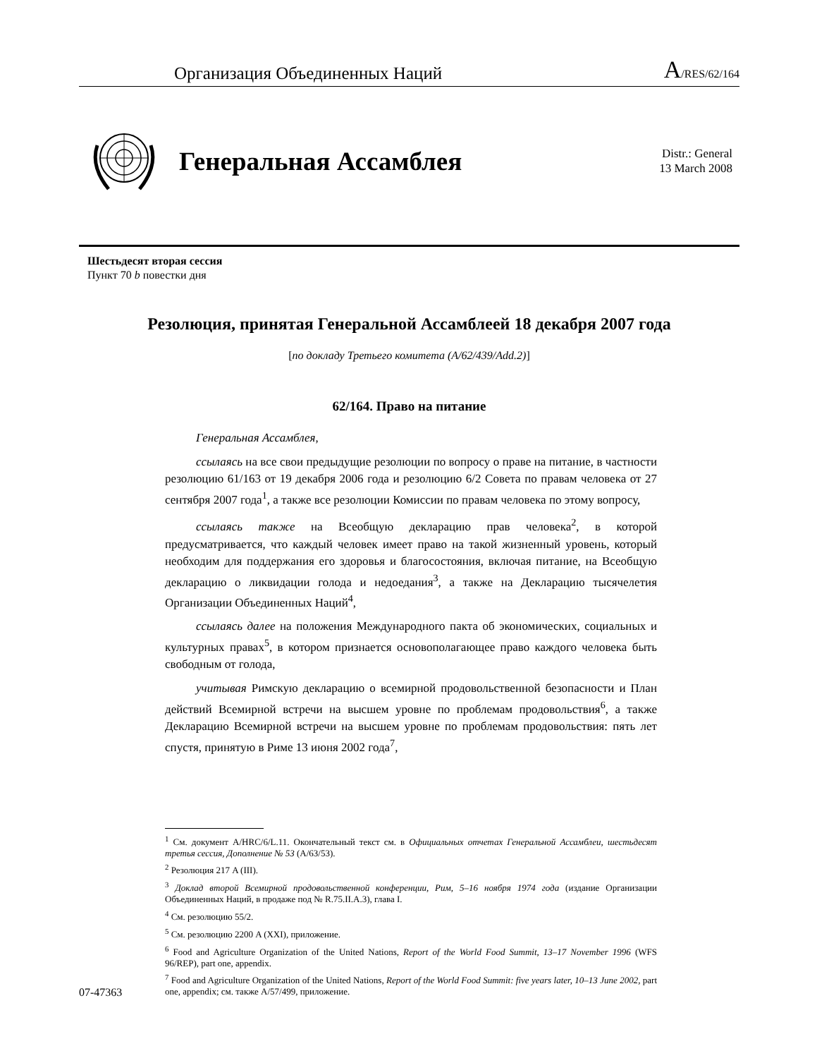Организация Объединенных Наций A/RES/62/164
Генеральная Ассамблея
Distr.: General
13 March 2008
Шестьдесят вторая сессия
Пункт 70 b повестки дня
Резолюция, принятая Генеральной Ассамблеей 18 декабря 2007 года
[по докладу Третьего комитета (A/62/439/Add.2)]
62/164. Право на питание
Генеральная Ассамблея,
ссылаясь на все свои предыдущие резолюции по вопросу о праве на питание, в частности резолюцию 61/163 от 19 декабря 2006 года и резолюцию 6/2 Совета по правам человека от 27 сентября 2007 года<sup>1</sup>, а также все резолюции Комиссии по правам человека по этому вопросу,
ссылаясь также на Всеобщую декларацию прав человека<sup>2</sup>, в которой предусматривается, что каждый человек имеет право на такой жизненный уровень, который необходим для поддержания его здоровья и благосостояния, включая питание, на Всеобщую декларацию о ликвидации голода и недоедания<sup>3</sup>, а также на Декларацию тысячелетия Организации Объединенных Наций<sup>4</sup>,
ссылаясь далее на положения Международного пакта об экономических, социальных и культурных правах<sup>5</sup>, в котором признается основополагающее право каждого человека быть свободным от голода,
учитывая Римскую декларацию о всемирной продовольственной безопасности и План действий Всемирной встречи на высшем уровне по проблемам продовольствия<sup>6</sup>, а также Декларацию Всемирной встречи на высшем уровне по проблемам продовольствия: пять лет спустя, принятую в Риме 13 июня 2002 года<sup>7</sup>,
<sup>1</sup> См. документ A/HRC/6/L.11. Окончательный текст см. в Официальных отчетах Генеральной Ассамблеи, шестьдесят третья сессия, Дополнение № 53 (A/63/53).
<sup>2</sup> Резолюция 217 A (III).
<sup>3</sup> Доклад второй Всемирной продовольственной конференции, Рим, 5–16 ноября 1974 года (издание Организации Объединенных Наций, в продаже под № R.75.II.A.3), глава I.
<sup>4</sup> См. резолюцию 55/2.
<sup>5</sup> См. резолюцию 2200 A (XXI), приложение.
<sup>6</sup> Food and Agriculture Organization of the United Nations, Report of the World Food Summit, 13–17 November 1996 (WFS 96/REP), part one, appendix.
<sup>7</sup> Food and Agriculture Organization of the United Nations, Report of the World Food Summit: five years later, 10–13 June 2002, part one, appendix; см. также A/57/499, приложение.
07-47363